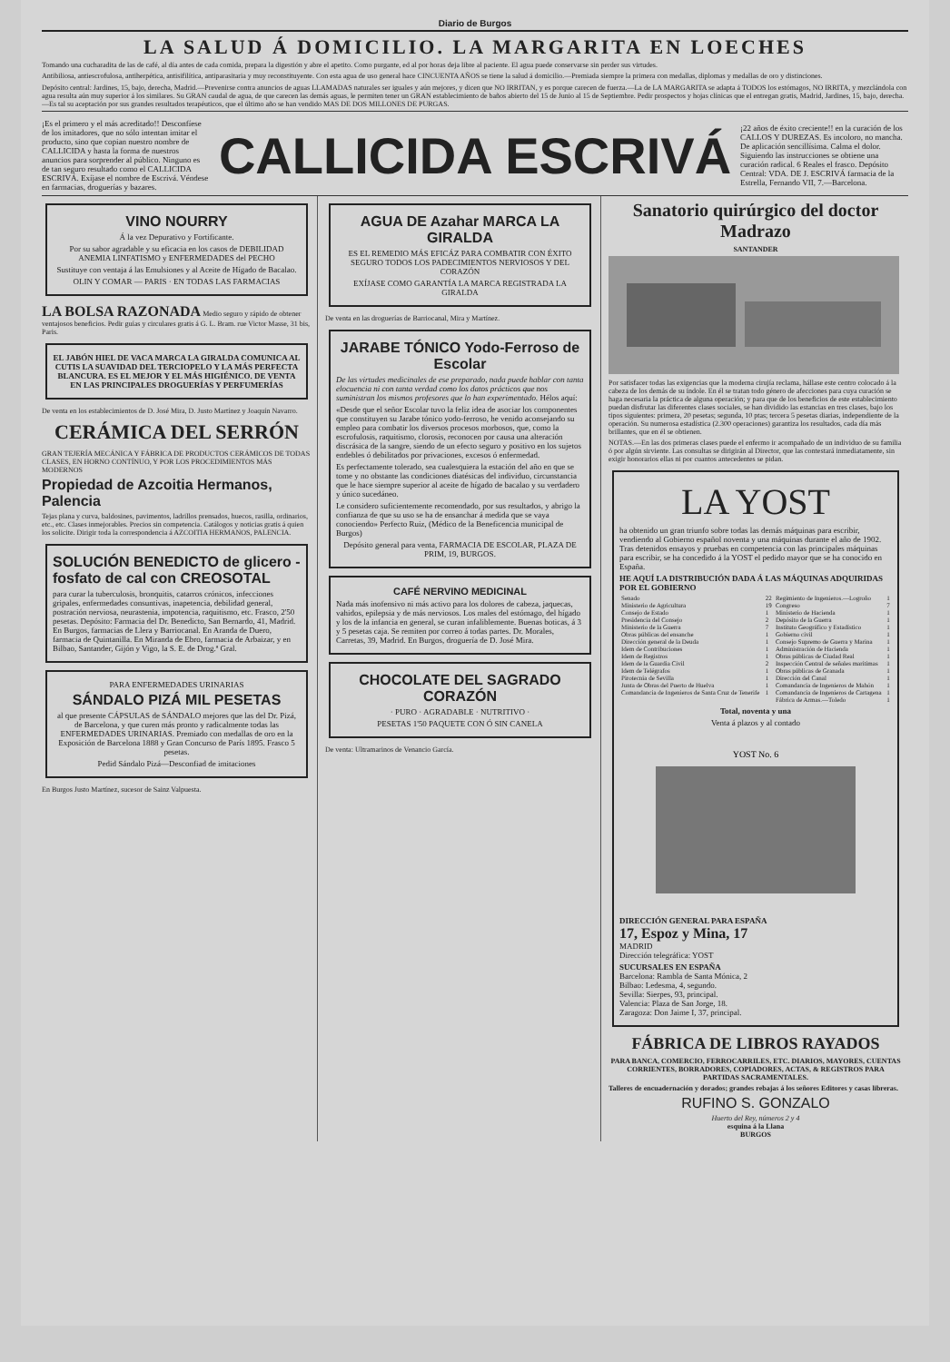Diario de Burgos
LA SALUD Á DOMICILIO. LA MARGARITA EN LOECHES
Tomando una cucharadita de las de café, al día antes de cada comida, prepara la digestión y abre el apetito. Como purgante, ed al por horas deja libre al paciente. El agua puede conservarse sin perder sus virtudes.
Antibiliosa, antiescrofulosa, antiherpética, antisifilítica, antiparasitaria y muy reconstituyente. Con esta agua de uso general hace CINCUENTA AÑOS se tiene la salud á domicilio.—Premiada siempre la primera con medallas, diplomas y medallas de oro y distinciones.
Depósito central: Jardines, 15, bajo, derecha, Madrid.—Prevenirse contra anuncios de aguas LLAMADAS naturales ser iguales y aún mejores, y dicen que NO IRRITAN, y es porque carecen de fuerza.—La de LA MARGARITA se adapta á TODOS los estómagos, NO IRRITA, y mezclándola con agua resulta aún muy superior á los similares. Su GRAN caudal de agua, de que carecen las demás aguas, le permiten tener un GRAN establecimiento de baños abierto del 15 de Junio al 15 de Septiembre. Pedir prospectos y hojas clínicas que el entregan gratis, Madrid, Jardines, 15, bajo, derecha.—Es tal su aceptación por sus grandes resultados terapéuticos, que el último año se han vendido MAS DE DOS MILLONES DE PURGAS.
¡Es el primero y el más acreditado!! Desconfíese de los imitadores, que no sólo intentan imitar el producto, sino que copian nuestro nombre de CALLICIDA y hasta la forma de nuestros anuncios para sorprender al público. Ninguno es de tan seguro resultado como el CALLICIDA ESCRIVÁ. Exíjase el nombre de Escrivá. Véndese en farmacias, droguerías y bazares.
CALLICIDA ESCRIVÁ
¡22 años de éxito creciente!! en la curación de los CALLOS Y DUREZAS. Es incoloro, no mancha. De aplicación sencillísima. Calma el dolor. Siguiendo las instrucciones se obtiene una curación radical. 6 Reales el frasco. Depósito Central: VDA. DE J. ESCRIVÁ farmacia de la Estrella, Fernando VII, 7.—Barcelona.
VINO NOURRY
Á la vez Depurativo y Fortificante.
Por su sabor agradable y su eficacia en los casos de DEBILIDAD ANEMIA LINFATISMO y ENFERMEDADES del PECHO
Sustituye con ventaja á las Emulsiones y al Aceite de Hígado de Bacalao.
OLIN Y COMAR — PARIS · EN TODAS LAS FARMACIAS
LA BOLSA RAZONADA Medio seguro y rápido de obtener ventajosos beneficios. Pedir guías y circulares gratis á G. L. Bram. rue Victor Masse, 31 bis, Paris.
EL JABÓN HIEL DE VACA MARCA LA GIRALDA COMUNICA AL CUTIS LA SUAVIDAD DEL TERCIOPELO Y LA MÁS PERFECTA BLANCURA. ES EL MEJOR Y EL MÁS HIGIÉNICO. DE VENTA EN LAS PRINCIPALES DROGUERÍAS Y PERFUMERÍAS
De venta en los establecimientos de D. José Mira, D. Justo Martínez y Joaquín Navarro.
CERÁMICA DEL SERRÓN
GRAN TEJERÍA MECÁNICA Y FÁBRICA DE PRODUCTOS CERÁMICOS DE TODAS CLASES, EN HORNO CONTÍNUO, Y POR LOS PROCEDIMIENTOS MÁS MODERNOS
Propiedad de Azcoitia Hermanos, Palencia
Tejas plana y curva, baldosines, pavimentos, ladrillos prensados, huecos, rasilla, ordinarios, etc., etc. Clases inmejorables. Precios sin competencia. Catálogos y noticias gratis á quien los solicite. Dirigir toda la correspondencia á AZCOITIA HERMANOS, PALENCIA.
SOLUCIÓN BENEDICTO de glicero - fosfato de cal con CREOSOTAL
para curar la tuberculosis, bronquitis, catarros crónicos, infecciones gripales, enfermedades consuntivas, inapetencia, debilidad general, postración nerviosa, neurastenia, impotencia, raquitismo, etc. Frasco, 2'50 pesetas. Depósito: Farmacia del Dr. Benedicto, San Bernardo, 41, Madrid. En Burgos, farmacias de Llera y Barriocanal. En Aranda de Duero, farmacia de Quintanilla. En Miranda de Ebro, farmacia de Arbaizar, y en Bilbao, Santander, Gijón y Vigo, la S. E. de Drog.ª Gral.
PARA ENFERMEDADES URINARIAS
SÁNDALO PIZÁ MIL PESETAS
al que presente CÁPSULAS de SÁNDALO mejores que las del Dr. Pizá, de Barcelona, y que curen más pronto y radicalmente todas las ENFERMEDADES URINARIAS. Premiado con medallas de oro en la Exposición de Barcelona 1888 y Gran Concurso de París 1895. Frasco 5 pesetas.
Pedid Sándalo Pizá—Desconfiad de imitaciones
En Burgos Justo Martínez, sucesor de Sainz Valpuesta.
AGUA DE Azahar MARCA LA GIRALDA
ES EL REMEDIO MÁS EFICÁZ PARA COMBATIR CON ÉXITO SEGURO TODOS LOS PADECIMIENTOS NERVIOSOS Y DEL CORAZÓN
EXÍJASE COMO GARANTÍA LA MARCA REGISTRADA LA GIRALDA
De venta en las droguerías de Barriocanal, Mira y Martínez.
JARABE TÓNICO Yodo-Ferroso de Escolar
De las virtudes medicinales de ese preparado, nada puede hablar con tanta elocuencia ni con tanta verdad como los datos prácticos que nos suministran los mismos profesores que lo han experimentado. Hélos aquí:
«Desde que el señor Escolar tuvo la feliz idea de asociar los componentes que constituyen su Jarabe tónico yodo-ferroso, he venido aconsejando su empleo para combatir los diversos procesos morbosos, que, como la escrofulosis, raquitismo, clorosis, reconocen por causa una alteración discrásica de la sangre, siendo de un efecto seguro y positivo en los sujetos endebles ó debilitados por privaciones, excesos ó enfermedad.
Es perfectamente tolerado, sea cualesquiera la estación del año en que se tome y no obstante las condiciones diatésicas del individuo, circunstancia que le hace siempre superior al aceite de hígado de bacalao y su verdadero y único sucedáneo.
Le considero suficientemente recomendado, por sus resultados, y abrigo la confianza de que su uso se ha de ensanchar á medida que se vaya conociendo» Perfecto Ruiz, (Médico de la Beneficencia municipal de Burgos)
Depósito general para venta, FARMACIA DE ESCOLAR, PLAZA DE PRIM, 19, BURGOS.
CAFÉ NERVINO MEDICINAL
Nada más inofensivo ni más activo para los dolores de cabeza, jaquecas, vahidos, epilepsia y de más nerviosos. Los males del estómago, del hígado y los de la infancia en general, se curan infaliblemente. Buenas boticas, á 3 y 5 pesetas caja. Se remiten por correo á todas partes. Dr. Morales, Carretas, 39, Madrid. En Burgos, droguería de D. José Mira.
CHOCOLATE DEL SAGRADO CORAZÓN
· PURO · AGRADABLE · NUTRITIVO ·
PESETAS 1'50 PAQUETE CON Ó SIN CANELA
De venta: Ultramarinos de Venancio García.
Sanatorio quirúrgico del doctor Madrazo
SANTANDER
Por satisfacer todas las exigencias que la moderna cirujía reclama, hállase este centro colocado á la cabeza de los demás de su índole. En él se tratan todo género de afecciones para cuya curación se haga necesaria la práctica de alguna operación; y para que de los beneficios de este establecimiento puedan disfrutar las diferentes clases sociales, se han dividido las estancias en tres clases, bajo los tipos siguientes: primera, 20 pesetas; segunda, 10 ptas; tercera 5 pesetas diarias, independiente de la operación. Su numerosa estadística (2.300 operaciones) garantiza los resultados, cada día más brillantes, que en él se obtienen.
NOTAS.—En las dos primeras clases puede el enfermo ir acompañado de un individuo de su familia ó por algún sirviente. Las consultas se dirigirán al Director, que las contestará inmediatamente, sin exigir honorarios ellas ni por cuantos antecedentes se pidan.
LA YOST
ha obtenido un gran triunfo sobre todas las demás máquinas para escribir, vendiendo al Gobierno español noventa y una máquinas durante el año de 1902. Tras detenidos ensayos y pruebas en competencia con las principales máquinas para escribir, se ha concedido á la YOST el pedido mayor que se ha conocido en España.
HE AQUÍ LA DISTRIBUCIÓN DADA Á LAS MÁQUINAS ADQUIRIDAS POR EL GOBIERNO
| Senado | 22 | Regimiento de Ingenieros.—Logroño | 1 |
| Ministerio de Agricultura | 19 | Congreso | 7 |
| Consejo de Estado | 1 | Ministerio de Hacienda | 1 |
| Presidencia del Consejo | 2 | Depósito de la Guerra | 1 |
| Ministerio de la Guerra | 7 | Instituto Geográfico y Estadístico | 1 |
| Obras públicas del ensanche | 1 | Gobierno civil | 1 |
| Dirección general de la Deuda | 1 | Consejo Supremo de Guerra y Marina | 1 |
| Idem de Contribuciones | 1 | Administración de Hacienda | 1 |
| Idem de Registros | 1 | Obras públicas de Ciudad Real | 1 |
| Idem de la Guardia Civil | 2 | Inspección Central de señales marítimas | 1 |
| Idem de Telégrafos | 1 | Obras públicas de Granada | 1 |
| Pirotecnia de Sevilla | 1 | Dirección del Canal | 1 |
| Junta de Obras del Puerto de Huelva | 1 | Comandancia de Ingenieros de Mahón | 1 |
| Comandancia de Ingenieros de Santa Cruz de Tenerife | 1 | Comandancia de Ingenieros de Cartagena | 1 |
| | | Fábrica de Armas.—Toledo | 1 |
Total, noventa y una
Venta á plazos y al contado
YOST No. 6
DIRECCIÓN GENERAL PARA ESPAÑA
17, Espoz y Mina, 17
MADRID
Dirección telegráfica: YOST
SUCURSALES EN ESPAÑA
Barcelona: Rambla de Santa Mónica, 2
Bilbao: Ledesma, 4, segundo.
Sevilla: Sierpes, 93, principal.
Valencia: Plaza de San Jorge, 18.
Zaragoza: Don Jaime I, 37, principal.
FÁBRICA DE LIBROS RAYADOS
PARA BANCA, COMERCIO, FERROCARRILES, ETC. DIARIOS, MAYORES, CUENTAS CORRIENTES, BORRADORES, COPIADORES, ACTAS, & REGISTROS PARA PARTIDAS SACRAMENTALES.
Talleres de encuadernación y dorados; grandes rebajas á los señores Editores y casas libreras.
RUFINO S. GONZALO
Huerto del Rey, números 2 y 4
esquina á la Llana
BURGOS